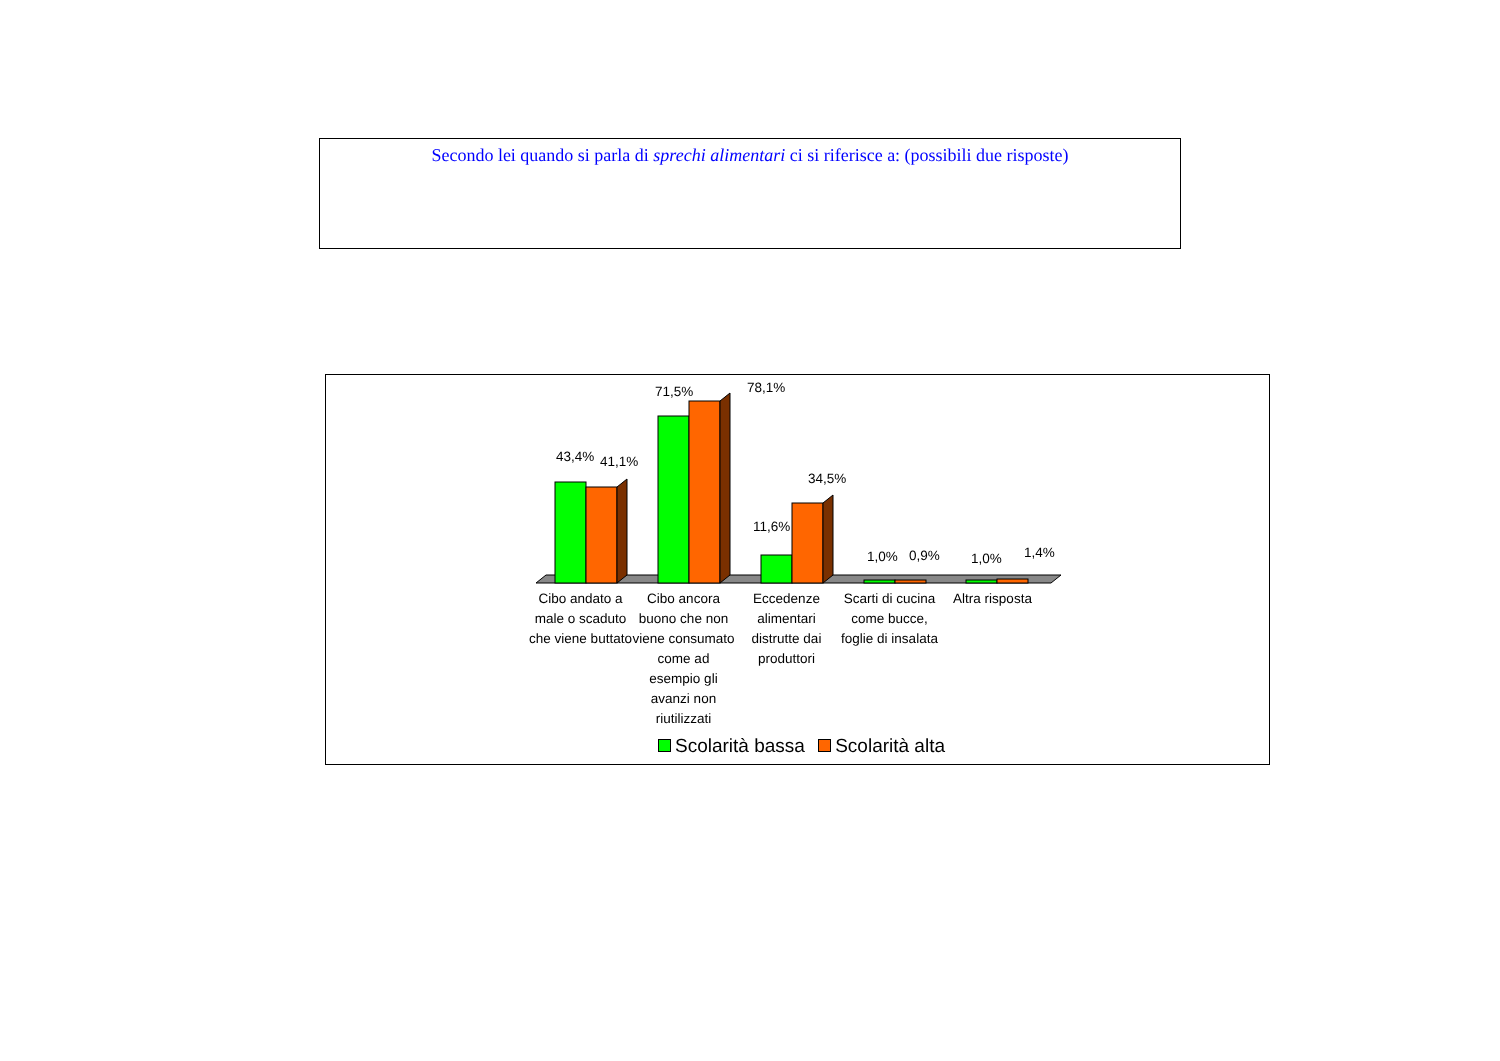Secondo lei quando si parla di sprechi alimentari ci si riferisce a: (possibili due risposte)
43,4% 41,1%
71,5% 78,1%
11,6%
34,5%
1,0% 0,9% 1,0% 1,4%
Cibo andato a male o scaduto che viene buttato
Cibo ancora buono che non viene consumato come ad esempio gli avanzi non riutilizzati
Eccedenze alimentari distrutte dai produttori
Scarti di cucina come bucce, foglie di insalata
Altra risposta
Scolarità bassa Scolarità alta